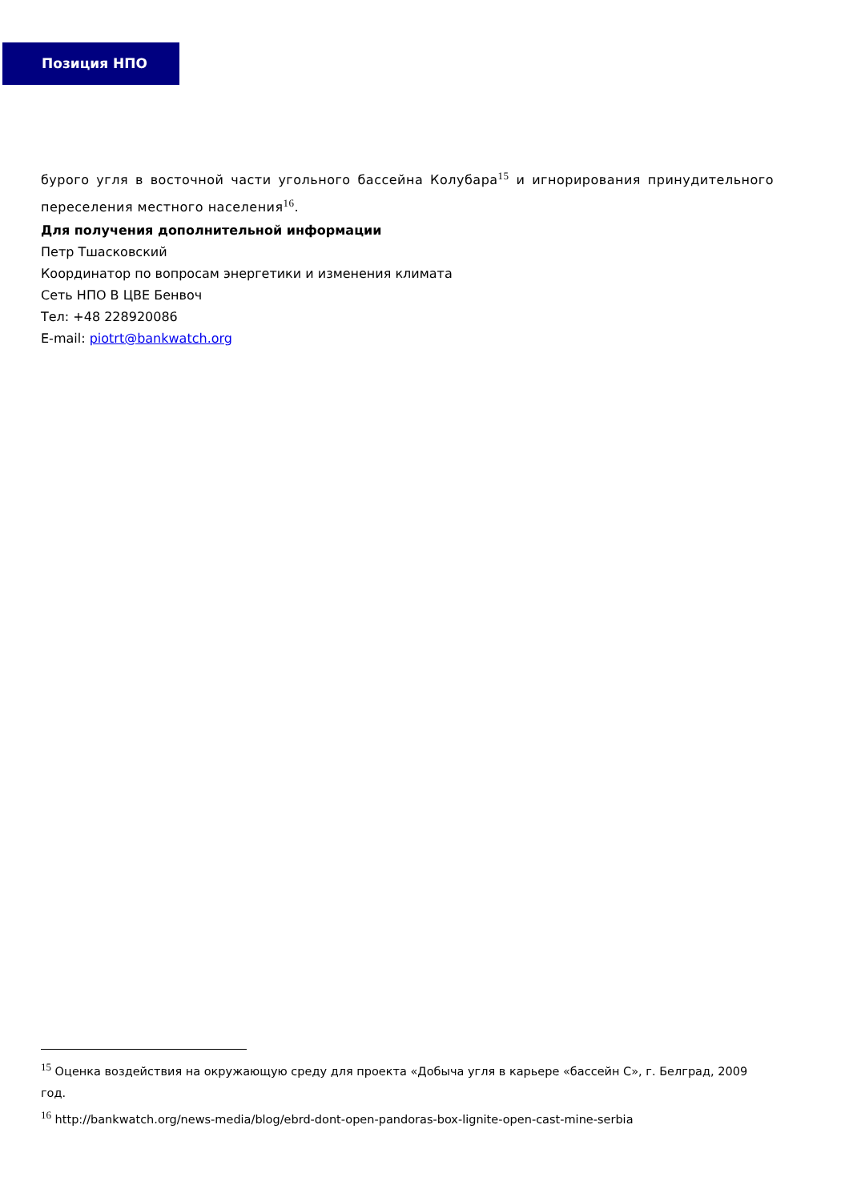Позиция НПО
бурого угля в восточной части угольного бассейна Колубара<sup>15</sup> и игнорирования принудительного переселения местного населения<sup>16</sup>.
Для получения дополнительной информации
Петр Тшасковский
Координатор по вопросам энергетики и изменения климата
Сеть НПО В ЦВЕ Бенвоч
Тел: +48 228920086
E-mail: piotrt@bankwatch.org
<sup>15</sup> Оценка воздействия на окружающую среду для проекта «Добыча угля в карьере «бассейн С», г. Белград, 2009 год.
<sup>16</sup> http://bankwatch.org/news-media/blog/ebrd-dont-open-pandoras-box-lignite-open-cast-mine-serbia